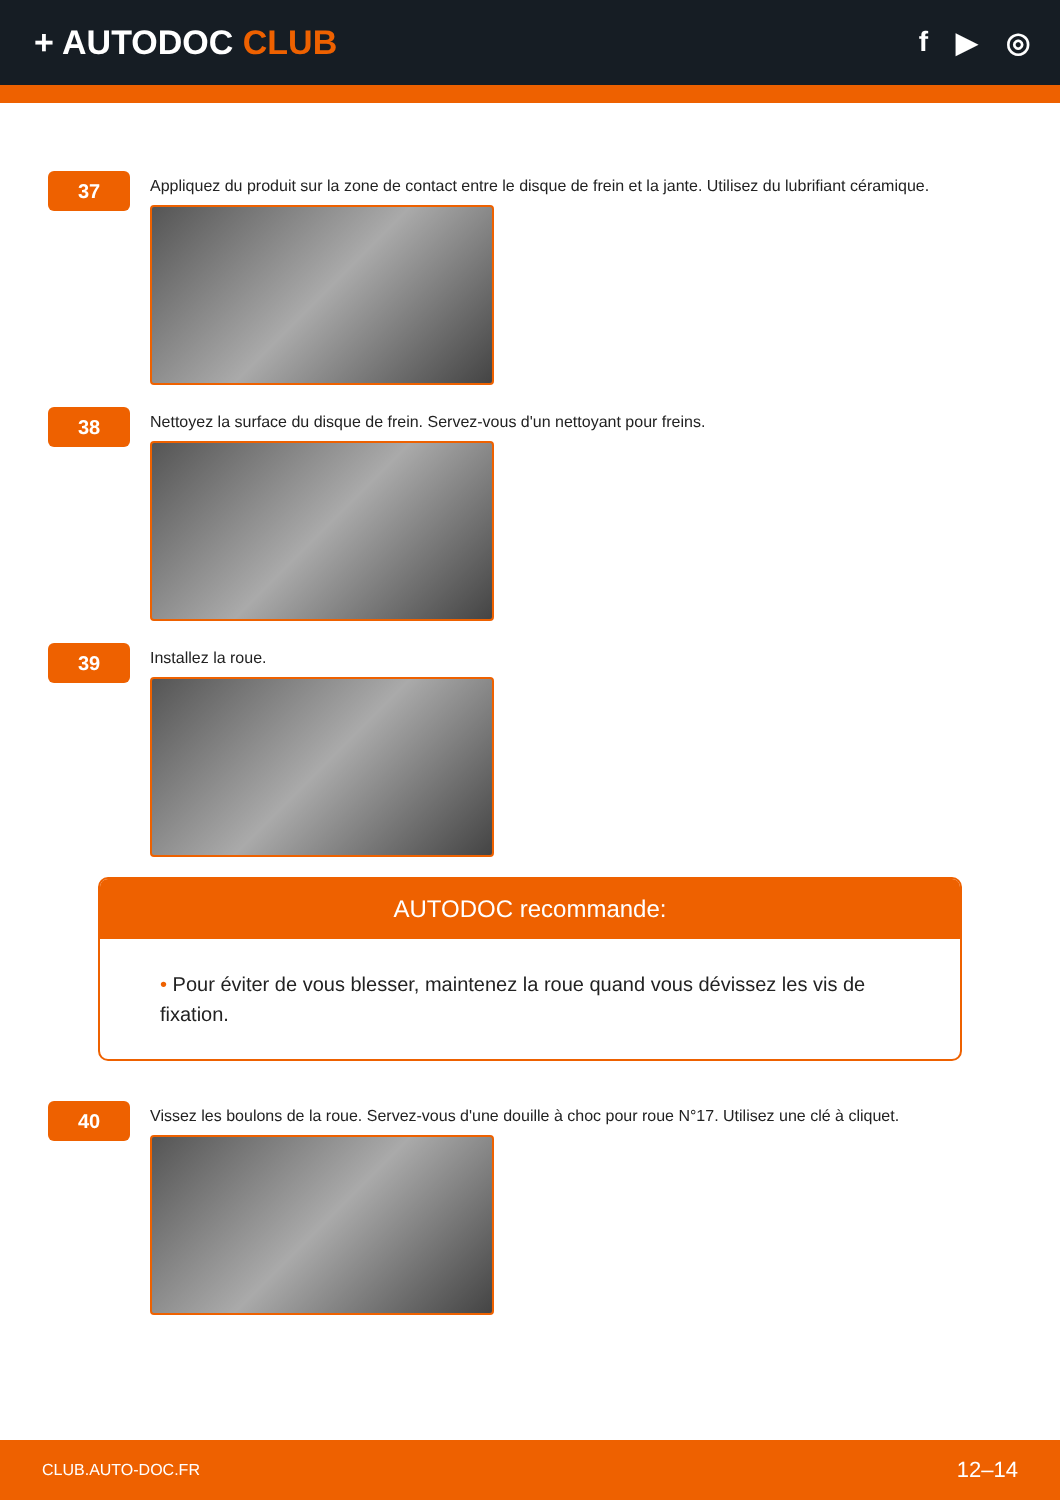+ AUTODOC CLUB
f ▶ ◎
37
Appliquez du produit sur la zone de contact entre le disque de frein et la jante. Utilisez du lubrifiant céramique.
38
Nettoyez la surface du disque de frein. Servez-vous d'un nettoyant pour freins.
39
Installez la roue.
AUTODOC recommande:
• Pour éviter de vous blesser, maintenez la roue quand vous dévissez les vis de fixation.
40
Vissez les boulons de la roue. Servez-vous d'une douille à choc pour roue N°17. Utilisez une clé à cliquet.
CLUB.AUTO-DOC.FR 12–14